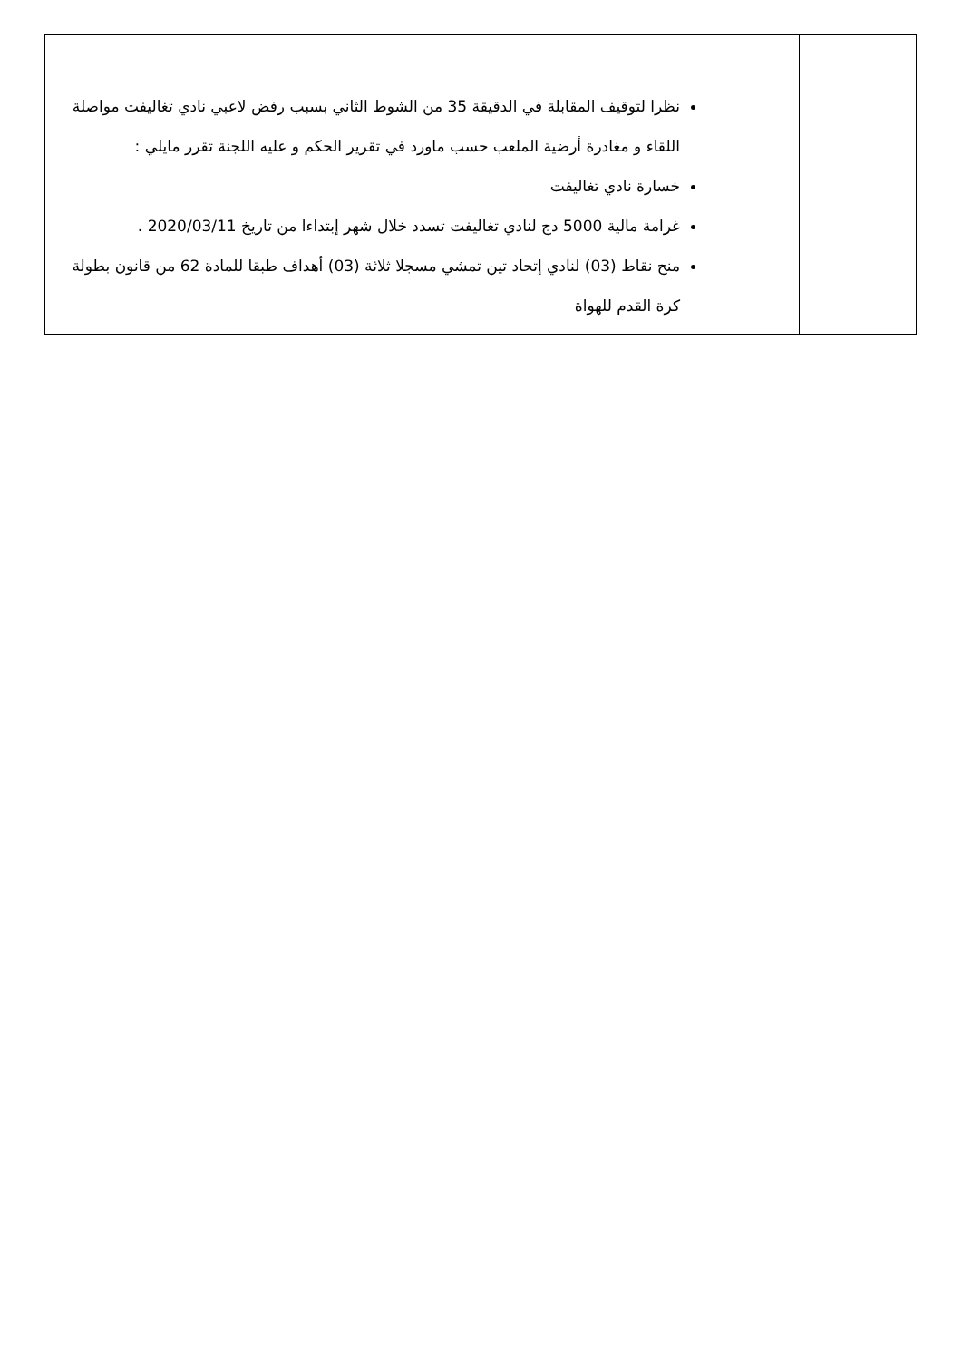| | نظرا لتوقيف المقابلة في الدقيقة 35 من الشوط الثاني بسبب رفض لاعبي نادي تغاليفت مواصلة اللقاء و مغادرة أرضية الملعب حسب ماورد في تقرير الحكم و عليه اللجنة تقرر مايلي : خسارة نادي تغاليفت غرامة مالية 5000 دج لنادي تغاليفت تسدد خلال شهر إبتداءا من تاريخ 2020/03/11 . منح نقاط (03) لنادي إتحاد تين تمشي مسجلا ثلاثة (03) أهداف طبقا للمادة 62 من قانون بطولة كرة القدم للهواة |